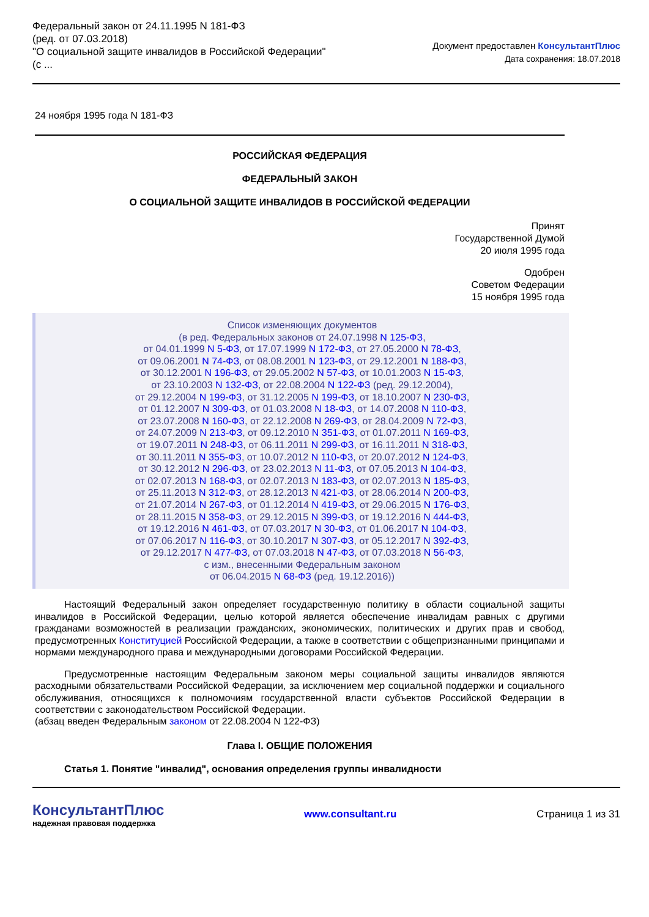Федеральный закон от 24.11.1995 N 181-ФЗ
(ред. от 07.03.2018)
"О социальной защите инвалидов в Российской Федерации"
(с ...
Документ предоставлен КонсультантПлюс
Дата сохранения: 18.07.2018
24 ноября 1995 года N 181-ФЗ
РОССИЙСКАЯ ФЕДЕРАЦИЯ
ФЕДЕРАЛЬНЫЙ ЗАКОН
О СОЦИАЛЬНОЙ ЗАЩИТЕ ИНВАЛИДОВ В РОССИЙСКОЙ ФЕДЕРАЦИИ
Принят
Государственной Думой
20 июля 1995 года
Одобрен
Советом Федерации
15 ноября 1995 года
Список изменяющих документов
(в ред. Федеральных законов от 24.07.1998 N 125-ФЗ,
от 04.01.1999 N 5-ФЗ, от 17.07.1999 N 172-ФЗ, от 27.05.2000 N 78-ФЗ,
от 09.06.2001 N 74-ФЗ, от 08.08.2001 N 123-ФЗ, от 29.12.2001 N 188-ФЗ,
от 30.12.2001 N 196-ФЗ, от 29.05.2002 N 57-ФЗ, от 10.01.2003 N 15-ФЗ,
от 23.10.2003 N 132-ФЗ, от 22.08.2004 N 122-ФЗ (ред. 29.12.2004),
от 29.12.2004 N 199-ФЗ, от 31.12.2005 N 199-ФЗ, от 18.10.2007 N 230-ФЗ,
от 01.12.2007 N 309-ФЗ, от 01.03.2008 N 18-ФЗ, от 14.07.2008 N 110-ФЗ,
от 23.07.2008 N 160-ФЗ, от 22.12.2008 N 269-ФЗ, от 28.04.2009 N 72-ФЗ,
от 24.07.2009 N 213-ФЗ, от 09.12.2010 N 351-ФЗ, от 01.07.2011 N 169-ФЗ,
от 19.07.2011 N 248-ФЗ, от 06.11.2011 N 299-ФЗ, от 16.11.2011 N 318-ФЗ,
от 30.11.2011 N 355-ФЗ, от 10.07.2012 N 110-ФЗ, от 20.07.2012 N 124-ФЗ,
от 30.12.2012 N 296-ФЗ, от 23.02.2013 N 11-ФЗ, от 07.05.2013 N 104-ФЗ,
от 02.07.2013 N 168-ФЗ, от 02.07.2013 N 183-ФЗ, от 02.07.2013 N 185-ФЗ,
от 25.11.2013 N 312-ФЗ, от 28.12.2013 N 421-ФЗ, от 28.06.2014 N 200-ФЗ,
от 21.07.2014 N 267-ФЗ, от 01.12.2014 N 419-ФЗ, от 29.06.2015 N 176-ФЗ,
от 28.11.2015 N 358-ФЗ, от 29.12.2015 N 399-ФЗ, от 19.12.2016 N 444-ФЗ,
от 19.12.2016 N 461-ФЗ, от 07.03.2017 N 30-ФЗ, от 01.06.2017 N 104-ФЗ,
от 07.06.2017 N 116-ФЗ, от 30.10.2017 N 307-ФЗ, от 05.12.2017 N 392-ФЗ,
от 29.12.2017 N 477-ФЗ, от 07.03.2018 N 47-ФЗ, от 07.03.2018 N 56-ФЗ,
с изм., внесенными Федеральным законом
от 06.04.2015 N 68-ФЗ (ред. 19.12.2016))
Настоящий Федеральный закон определяет государственную политику в области социальной защиты инвалидов в Российской Федерации, целью которой является обеспечение инвалидам равных с другими гражданами возможностей в реализации гражданских, экономических, политических и других прав и свобод, предусмотренных Конституцией Российской Федерации, а также в соответствии с общепризнанными принципами и нормами международного права и международными договорами Российской Федерации.
Предусмотренные настоящим Федеральным законом меры социальной защиты инвалидов являются расходными обязательствами Российской Федерации, за исключением мер социальной поддержки и социального обслуживания, относящихся к полномочиям государственной власти субъектов Российской Федерации в соответствии с законодательством Российской Федерации.
(абзац введен Федеральным законом от 22.08.2004 N 122-ФЗ)
Глава I. ОБЩИЕ ПОЛОЖЕНИЯ
Статья 1. Понятие "инвалид", основания определения группы инвалидности
КонсультантПлюс
надежная правовая поддержка
www.consultant.ru Страница 1 из 31